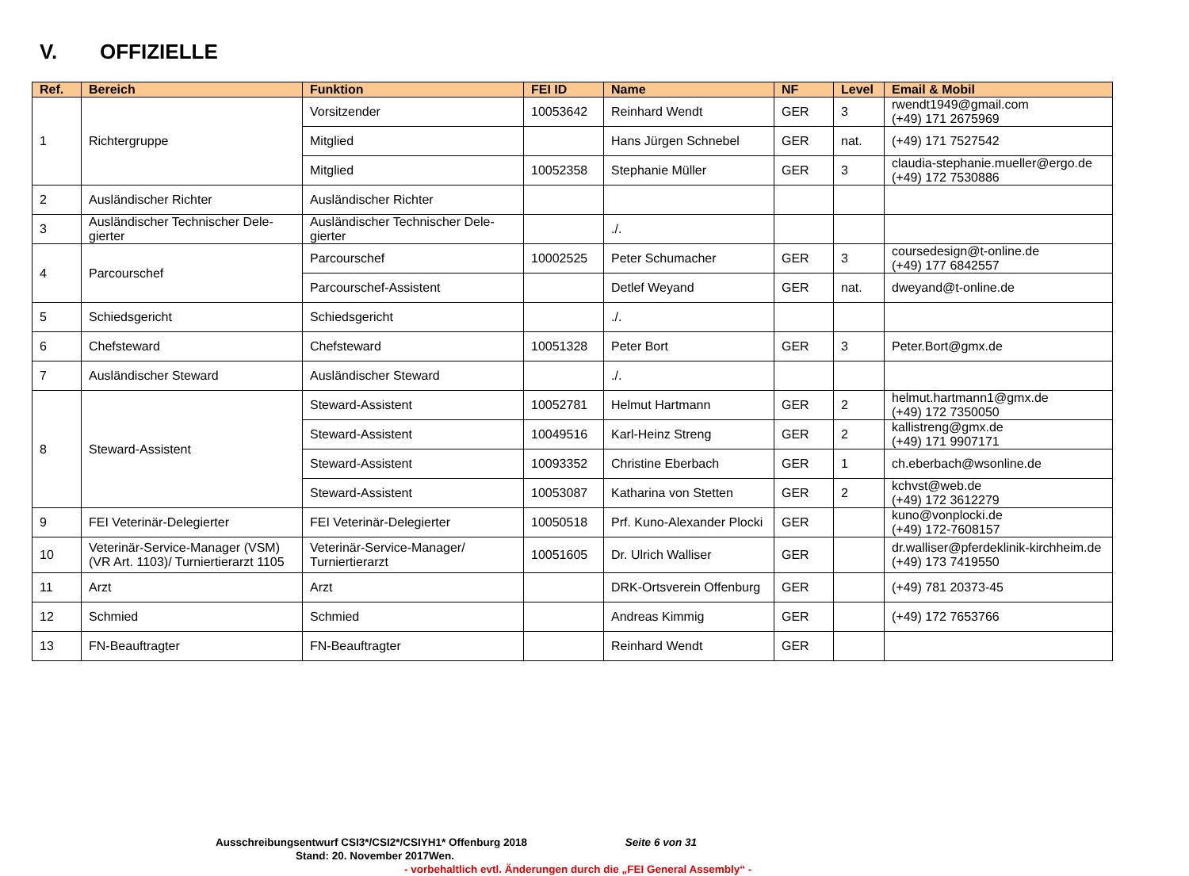V. OFFIZIELLE
| Ref. | Bereich | Funktion | FEI ID | Name | NF | Level | Email & Mobil |
| --- | --- | --- | --- | --- | --- | --- | --- |
| 1 | Richtergruppe | Vorsitzender | 10053642 | Reinhard Wendt | GER | 3 | rwendt1949@gmail.com (+49) 171 2675969 |
| | | Mitglied | | Hans Jürgen Schnebel | GER | nat. | (+49) 171 7527542 |
| | | Mitglied | 10052358 | Stephanie Müller | GER | 3 | claudia-stephanie.mueller@ergo.de (+49) 172 7530886 |
| 2 | Ausländischer Richter | Ausländischer Richter | | | | | |
| 3 | Ausländischer Technischer Dele-gierter | Ausländischer Technischer Dele-gierter | | ./. | | | |
| 4 | Parcourschef | Parcourschef | 10002525 | Peter Schumacher | GER | 3 | coursedesign@t-online.de (+49) 177 6842557 |
| | | Parcourschef-Assistent | | Detlef Weyand | GER | nat. | dweyand@t-online.de |
| 5 | Schiedsgericht | Schiedsgericht | | ./. | | | |
| 6 | Chefsteward | Chefsteward | 10051328 | Peter Bort | GER | 3 | Peter.Bort@gmx.de |
| 7 | Ausländischer Steward | Ausländischer Steward | | ./. | | | |
| 8 | Steward-Assistent | Steward-Assistent | 10052781 | Helmut Hartmann | GER | 2 | helmut.hartmann1@gmx.de (+49) 172 7350050 |
| | | Steward-Assistent | 10049516 | Karl-Heinz Streng | GER | 2 | kallistreng@gmx.de (+49) 171 9907171 |
| | | Steward-Assistent | 10093352 | Christine Eberbach | GER | 1 | ch.eberbach@wsonline.de |
| | | Steward-Assistent | 10053087 | Katharina von Stetten | GER | 2 | kchvst@web.de (+49) 172 3612279 |
| 9 | FEI Veterinär-Delegierter | FEI Veterinär-Delegierter | 10050518 | Prf. Kuno-Alexander Plocki | GER | | kuno@vonplocki.de (+49) 172-7608157 |
| 10 | Veterinär-Service-Manager (VSM) (VR Art. 1103)/ Turniertierarzt 1105 | Veterinär-Service-Manager/ Turniertierarzt | 10051605 | Dr. Ulrich Walliser | GER | | dr.walliser@pferdeklinik-kirchheim.de (+49) 173 7419550 |
| 11 | Arzt | Arzt | | DRK-Ortsverein Offenburg | GER | | (+49) 781 20373-45 |
| 12 | Schmied | Schmied | | Andreas Kimmig | GER | | (+49) 172 7653766 |
| 13 | FN-Beauftragter | FN-Beauftragter | | Reinhard Wendt | GER | | |
Ausschreibungsentwurf CSI3*/CSI2*/CSIYH1* Offenburg 2018 Seite 6 von 31
Stand: 20. November 2017Wen.
- vorbehaltlich evtl. Änderungen durch die „FEI General Assembly“ -